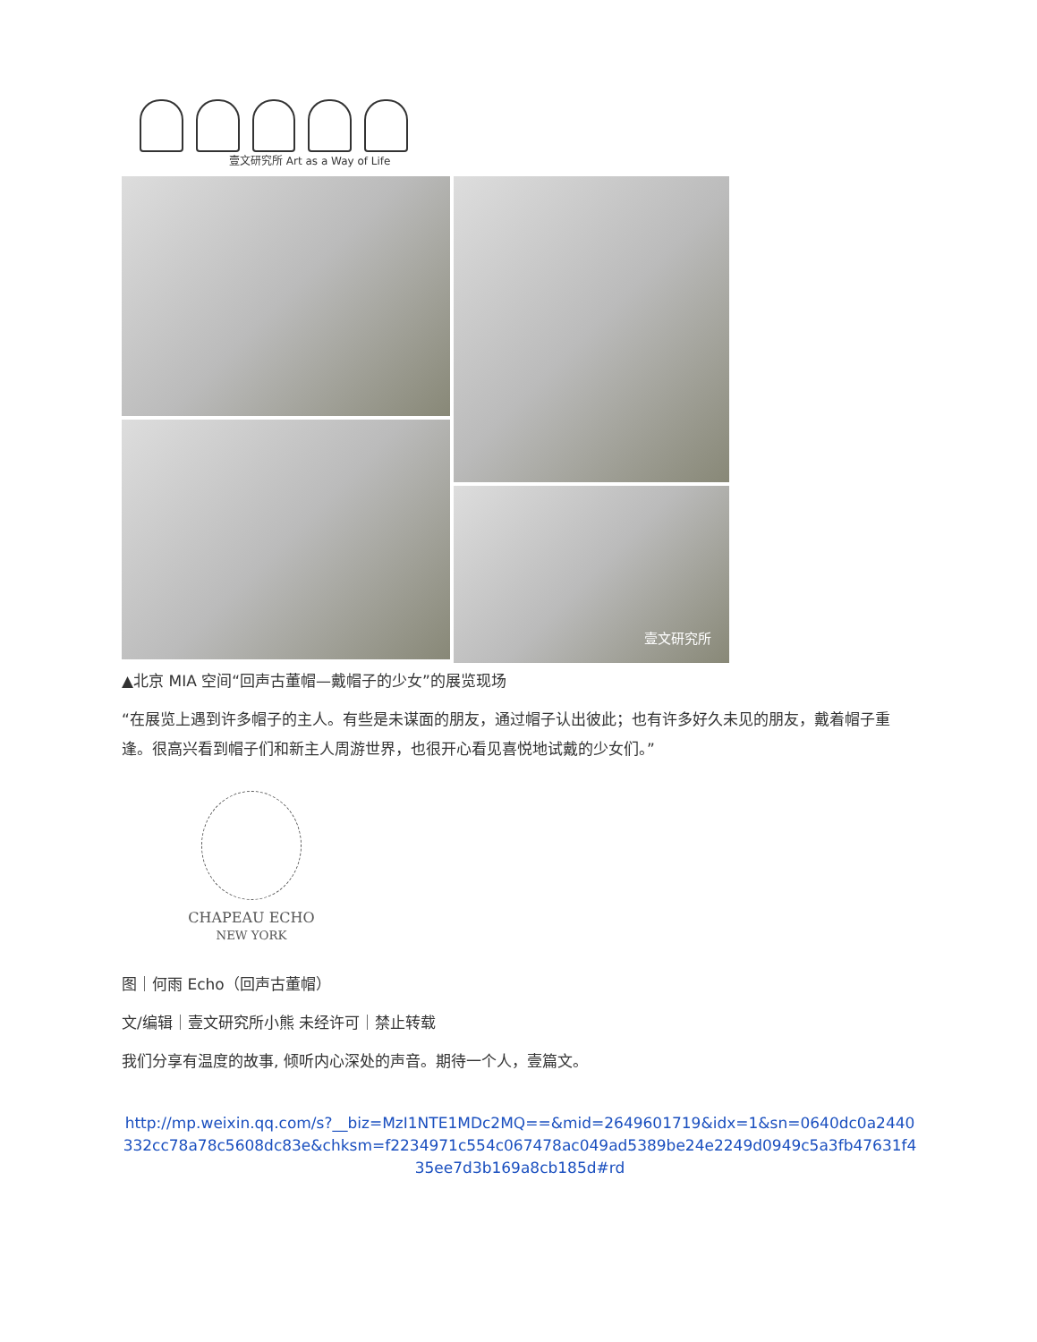壹文研究所 Art as a Way of Life
壹文研究所
▲北京 MIA 空间“回声古董帽—戴帽子的少女”的展览现场
“在展览上遇到许多帽子的主人。有些是未谋面的朋友，通过帽子认出彼此；也有许多好久未见的朋友，戴着帽子重逢。很高兴看到帽子们和新主人周游世界，也很开心看见喜悦地试戴的少女们。”
CHAPEAU ECHO
NEW YORK
图｜何雨 Echo（回声古董帽）
文/编辑｜壹文研究所小熊 未经许可｜禁止转载
我们分享有温度的故事, 倾听内心深处的声音。期待一个人，壹篇文。
http://mp.weixin.qq.com/s?__biz=MzI1NTE1MDc2MQ==&mid=2649601719&idx=1&sn=0640dc0a2440332cc78a78c5608dc83e&chksm=f2234971c554c067478ac049ad5389be24e2249d0949c5a3fb47631f435ee7d3b169a8cb185d#rd